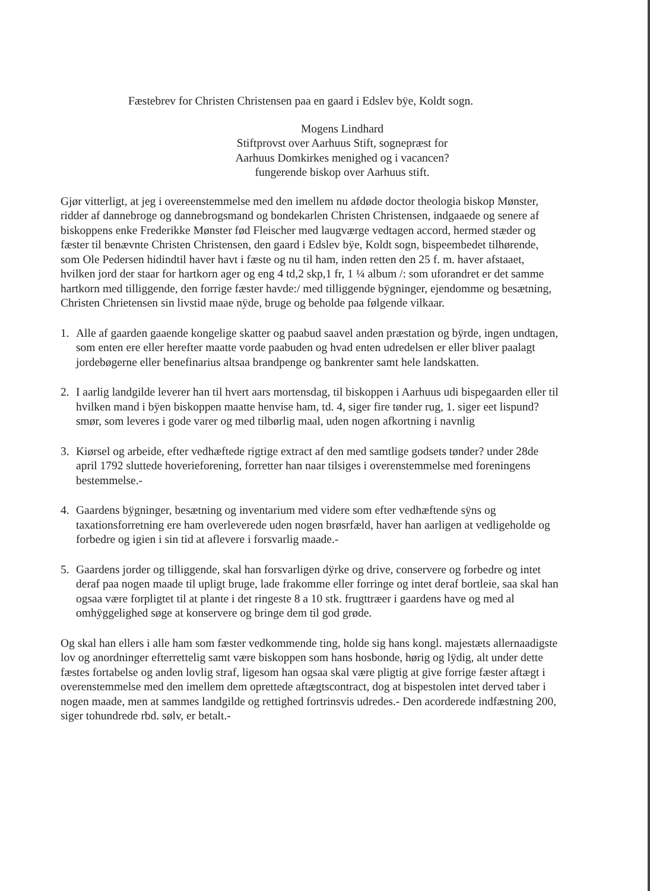Fæstebrev for Christen Christensen paa en gaard i Edslev bÿe, Koldt sogn.
Mogens Lindhard
Stiftprovst over Aarhuus Stift, sognepræst for
Aarhuus Domkirkes menighed og i vacancen?
fungerende biskop over Aarhuus stift.
Gjør vitterligt, at jeg i overeenstemmelse med den imellem nu afdøde doctor theologia biskop Mønster, ridder af dannebroge og dannebrogsmand og bondekarlen Christen Christensen, indgaaede og senere af biskoppens enke Frederikke Mønster fød Fleischer med laugværge vedtagen accord, hermed stæder og fæster til benævnte Christen Christensen, den gaard i Edslev bÿe, Koldt sogn, bispeembedet tilhørende, som Ole Pedersen hidindtil haver havt i fæste og nu til ham, inden retten den 25 f. m. haver afstaaet, hvilken jord der staar for hartkorn ager og eng 4 td,2 skp,1 fr, 1 ¼ album /: som uforandret er det samme hartkorn med tilliggende, den forrige fæster havde:/ med tilliggende bÿgninger, ejendomme og besætning, Christen Chrietensen sin livstid maae nÿde, bruge og beholde paa følgende vilkaar.
1. Alle af gaarden gaaende kongelige skatter og paabud saavel anden præstation og bÿrde, ingen undtagen, som enten ere eller herefter maatte vorde paabuden og hvad enten udredelsen er eller bliver paalagt jordebøgerne eller benefinarius altsaa brandpenge og bankrenter samt hele landskatten.
2. I aarlig landgilde leverer han til hvert aars mortensdag, til biskoppen i Aarhuus udi bispegaarden eller til hvilken mand i bÿen biskoppen maatte henvise ham, td. 4, siger fire tønder rug, 1. siger eet lispund? smør, som leveres i gode varer og med tilbørlig maal, uden nogen afkortning i navnlig
3. Kiørsel og arbeide, efter vedhæftede rigtige extract af den med samtlige godsets tønder? under 28de april 1792 sluttede hoverieforening, forretter han naar tilsiges i overenstemmelse med foreningens bestemmelse.-
4. Gaardens bÿgninger, besætning og inventarium med videre som efter vedhæftende sÿns og taxationsforretning ere ham overleverede uden nogen brøsrfæld, haver han aarligen at vedligeholde og forbedre og igien i sin tid at aflevere i forsvarlig maade.-
5. Gaardens jorder og tilliggende, skal han forsvarligen dÿrke og drive, conservere og forbedre og intet deraf paa nogen maade til upligt bruge, lade frakomme eller forringe og intet deraf bortleie, saa skal han ogsaa være forpligtet til at plante i det ringeste 8 a 10 stk. frugttræer i gaardens have og med al omhÿggelighed søge at konservere og bringe dem til god grøde.
Og skal han ellers i alle ham som fæster vedkommende ting, holde sig hans kongl. majestæts allernaadigste lov og anordninger efterrettelig samt være biskoppen som hans hosbonde, hørig og lÿdig, alt under dette fæstes fortabelse og anden lovlig straf, ligesom han ogsaa skal være pligtig at give forrige fæster aftægt i overenstemmelse med den imellem dem oprettede aftægtscontract, dog at bispestolen intet derved taber i nogen maade, men at sammes landgilde og rettighed fortrinsvis udredes.- Den acorderede indfæstning 200, siger tohundrede rbd. sølv, er betalt.-